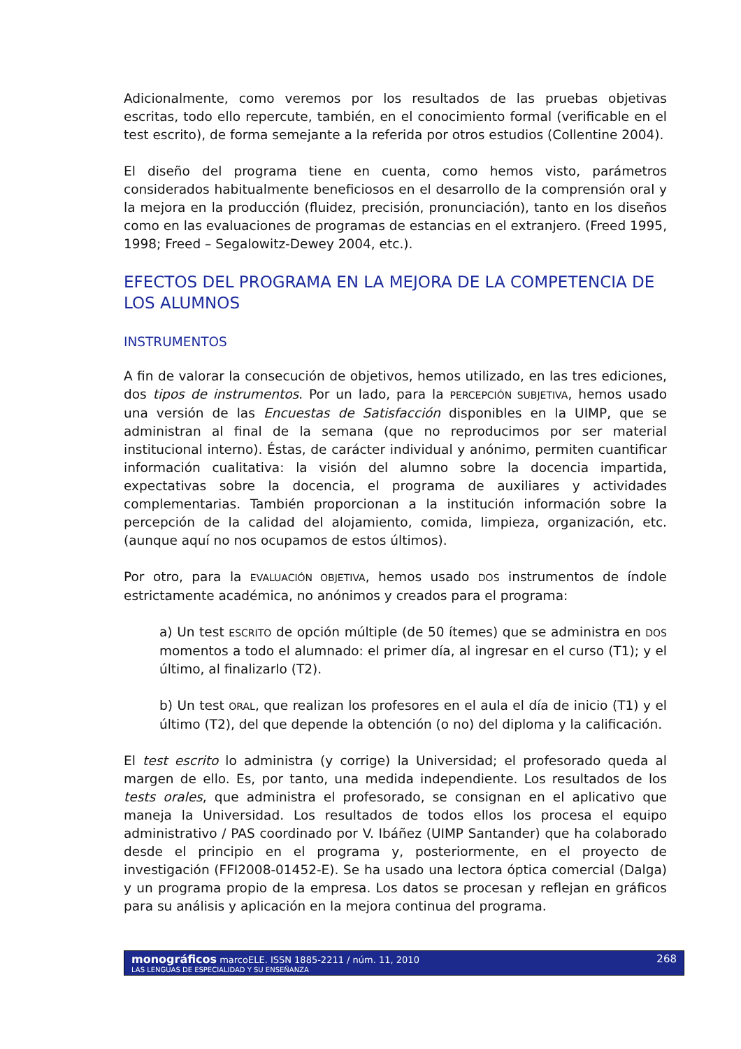Adicionalmente, como veremos por los resultados de las pruebas objetivas escritas, todo ello repercute, también, en el conocimiento formal (verificable en el test escrito), de forma semejante a la referida por otros estudios (Collentine 2004).
El diseño del programa tiene en cuenta, como hemos visto, parámetros considerados habitualmente beneficiosos en el desarrollo de la comprensión oral y la mejora en la producción (fluidez, precisión, pronunciación), tanto en los diseños como en las evaluaciones de programas de estancias en el extranjero. (Freed 1995, 1998; Freed – Segalowitz-Dewey 2004, etc.).
EFECTOS DEL PROGRAMA EN LA MEJORA DE LA COMPETENCIA DE LOS ALUMNOS
INSTRUMENTOS
A fin de valorar la consecución de objetivos, hemos utilizado, en las tres ediciones, dos tipos de instrumentos. Por un lado, para la PERCEPCIÓN SUBJETIVA, hemos usado una versión de las Encuestas de Satisfacción disponibles en la UIMP, que se administran al final de la semana (que no reproducimos por ser material institucional interno). Éstas, de carácter individual y anónimo, permiten cuantificar información cualitativa: la visión del alumno sobre la docencia impartida, expectativas sobre la docencia, el programa de auxiliares y actividades complementarias. También proporcionan a la institución información sobre la percepción de la calidad del alojamiento, comida, limpieza, organización, etc. (aunque aquí no nos ocupamos de estos últimos).
Por otro, para la EVALUACIÓN OBJETIVA, hemos usado DOS instrumentos de índole estrictamente académica, no anónimos y creados para el programa:
a) Un test ESCRITO de opción múltiple (de 50 ítemes) que se administra en DOS momentos a todo el alumnado: el primer día, al ingresar en el curso (T1); y el último, al finalizarlo (T2).
b) Un test ORAL, que realizan los profesores en el aula el día de inicio (T1) y el último (T2), del que depende la obtención (o no) del diploma y la calificación.
El test escrito lo administra (y corrige) la Universidad; el profesorado queda al margen de ello. Es, por tanto, una medida independiente. Los resultados de los tests orales, que administra el profesorado, se consignan en el aplicativo que maneja la Universidad. Los resultados de todos ellos los procesa el equipo administrativo / PAS coordinado por V. Ibáñez (UIMP Santander) que ha colaborado desde el principio en el programa y, posteriormente, en el proyecto de investigación (FFI2008-01452-E). Se ha usado una lectora óptica comercial (Dalga) y un programa propio de la empresa. Los datos se procesan y reflejan en gráficos para su análisis y aplicación en la mejora continua del programa.
monográficos marcoELE. ISSN 1885-2211 / núm. 11, 2010 268
LAS LENGUAS DE ESPECIALIDAD Y SU ENSEÑANZA